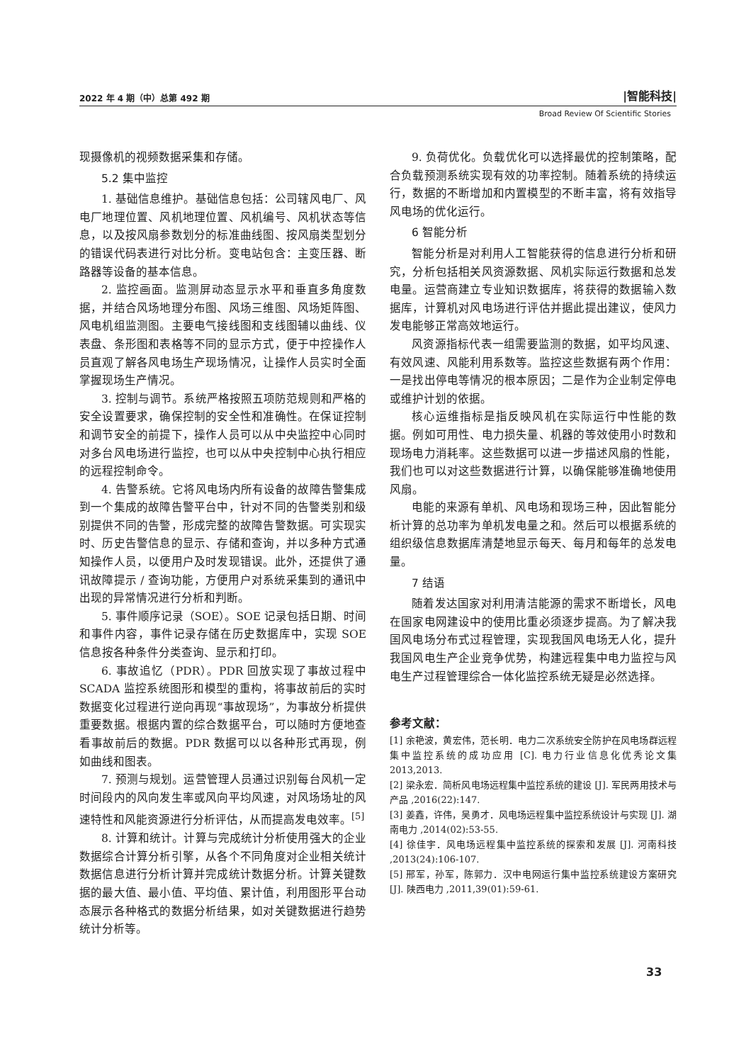2022 年 4 期（中）总第 492 期 |智能科技|
Broad Review Of Scientific Stories
现摄像机的视频数据采集和存储。
5.2 集中监控
1. 基础信息维护。基础信息包括：公司辖风电厂、风电厂地理位置、风机地理位置、风机编号、风机状态等信息，以及按风扇参数划分的标准曲线图、按风扇类型划分的错误代码表进行对比分析。变电站包含：主变压器、断路器等设备的基本信息。
2. 监控画面。监测屏动态显示水平和垂直多角度数据，并结合风场地理分布图、风场三维图、风场矩阵图、风电机组监测图。主要电气接线图和支线图辅以曲线、仪表盘、条形图和表格等不同的显示方式，便于中控操作人员直观了解各风电场生产现场情况，让操作人员实时全面掌握现场生产情况。
3. 控制与调节。系统严格按照五项防范规则和严格的安全设置要求，确保控制的安全性和准确性。在保证控制和调节安全的前提下，操作人员可以从中央监控中心同时对多台风电场进行监控，也可以从中央控制中心执行相应的远程控制命令。
4. 告警系统。它将风电场内所有设备的故障告警集成到一个集成的故障告警平台中，针对不同的告警类别和级别提供不同的告警，形成完整的故障告警数据。可实现实时、历史告警信息的显示、存储和查询，并以多种方式通知操作人员，以便用户及时发现错误。此外，还提供了通讯故障提示 / 查询功能，方便用户对系统采集到的通讯中出现的异常情况进行分析和判断。
5. 事件顺序记录（SOE）。SOE 记录包括日期、时间和事件内容，事件记录存储在历史数据库中，实现 SOE 信息按各种条件分类查询、显示和打印。
6. 事故追忆（PDR）。PDR 回放实现了事故过程中 SCADA 监控系统图形和模型的重构，将事故前后的实时数据变化过程进行逆向再现“事故现场”，为事故分析提供重要数据。根据内置的综合数据平台，可以随时方便地查看事故前后的数据。PDR 数据可以以各种形式再现，例如曲线和图表。
7. 预测与规划。运营管理人员通过识别每台风机一定时间段内的风向发生率或风向平均风速，对风场场址的风速特性和风能资源进行分析评估，从而提高发电效率。<sup>[5]</sup>
8. 计算和统计。计算与完成统计分析使用强大的企业数据综合计算分析引擎，从各个不同角度对企业相关统计数据信息进行分析计算并完成统计数据分析。计算关键数据的最大值、最小值、平均值、累计值，利用图形平台动态展示各种格式的数据分析结果，如对关键数据进行趋势统计分析等。
9. 负荷优化。负载优化可以选择最优的控制策略，配合负载预测系统实现有效的功率控制。随着系统的持续运行，数据的不断增加和内置模型的不断丰富，将有效指导风电场的优化运行。
6 智能分析
智能分析是对利用人工智能获得的信息进行分析和研究，分析包括相关风资源数据、风机实际运行数据和总发电量。运营商建立专业知识数据库，将获得的数据输入数据库，计算机对风电场进行评估并据此提出建议，使风力发电能够正常高效地运行。
风资源指标代表一组需要监测的数据，如平均风速、有效风速、风能利用系数等。监控这些数据有两个作用：一是找出停电等情况的根本原因；二是作为企业制定停电或维护计划的依据。
核心运维指标是指反映风机在实际运行中性能的数据。例如可用性、电力损失量、机器的等效使用小时数和现场电力消耗率。这些数据可以进一步描述风扇的性能，我们也可以对这些数据进行计算，以确保能够准确地使用风扇。
电能的来源有单机、风电场和现场三种，因此智能分析计算的总功率为单机发电量之和。然后可以根据系统的组织级信息数据库清楚地显示每天、每月和每年的总发电量。
7 结语
随着发达国家对利用清洁能源的需求不断增长，风电在国家电网建设中的使用比重必须逐步提高。为了解决我国风电场分布式过程管理，实现我国风电场无人化，提升我国风电生产企业竞争优势，构建远程集中电力监控与风电生产过程管理综合一体化监控系统无疑是必然选择。
参考文献：
[1] 余艳波，黄宏伟，范长明．电力二次系统安全防护在风电场群远程集中监控系统的成功应用 [C]. 电力行业信息化优秀论文集 2013,2013.
[2] 梁永宏．简析风电场远程集中监控系统的建设 [J]. 军民两用技术与产品 ,2016(22):147.
[3] 姜鑫，许伟，吴勇才．风电场远程集中监控系统设计与实现 [J]. 湖南电力 ,2014(02):53-55.
[4] 徐佳宇．风电场远程集中监控系统的探索和发展 [J]. 河南科技 ,2013(24):106-107.
[5] 邢军，孙军，陈郭力．汉中电网运行集中监控系统建设方案研究 [J]. 陕西电力 ,2011,39(01):59-61.
33